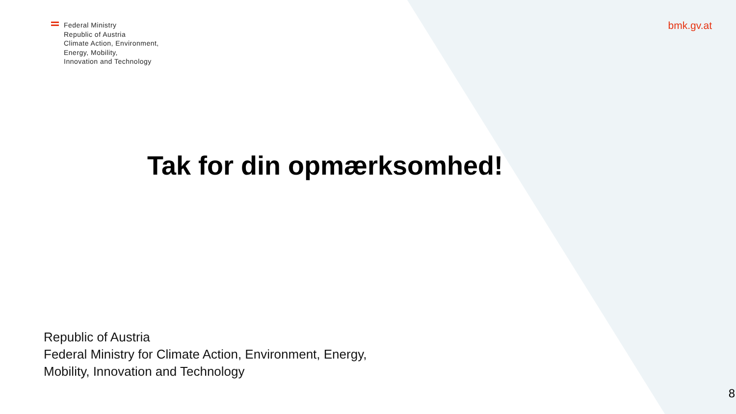Federal Ministry
Republic of Austria
Climate Action, Environment,
Energy, Mobility,
Innovation and Technology
bmk.gv.at
Tak for din opmærksomhed!
Republic of Austria
Federal Ministry for Climate Action, Environment, Energy,
Mobility, Innovation and Technology
8